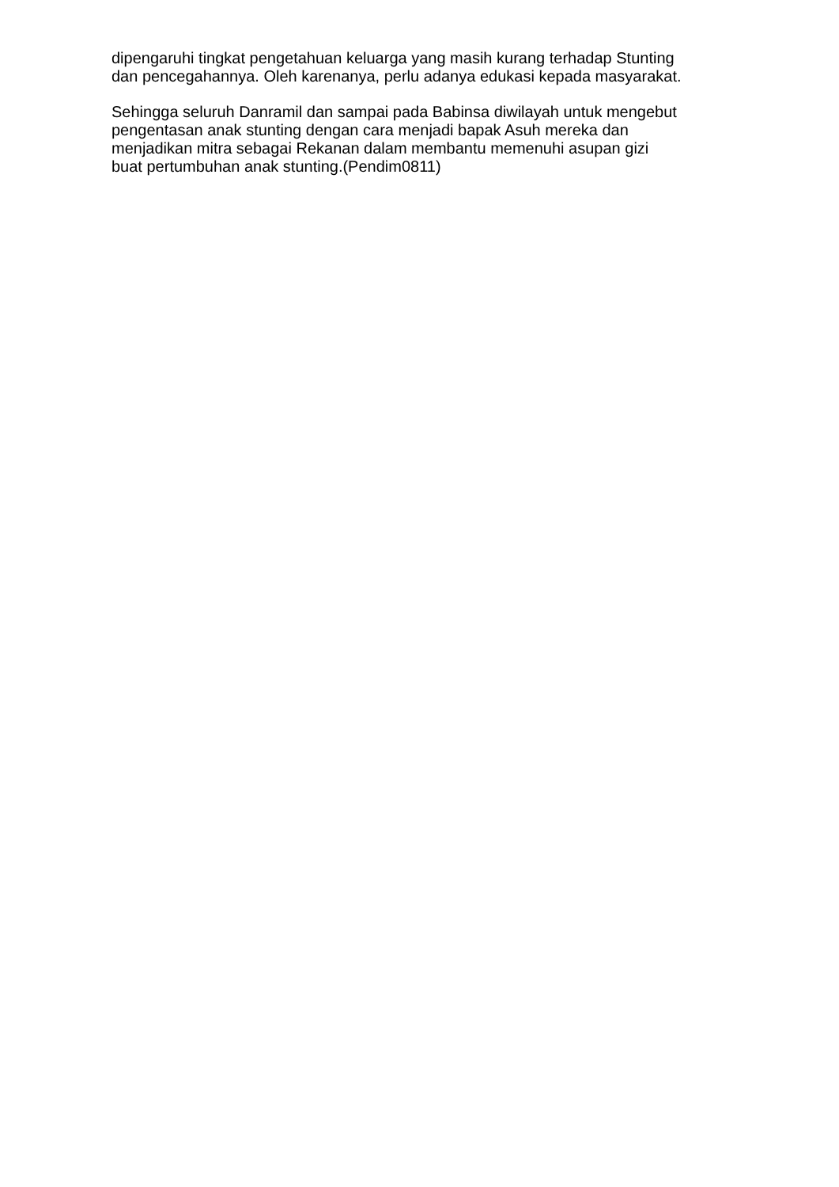dipengaruhi tingkat pengetahuan keluarga yang masih kurang terhadap Stunting
dan pencegahannya. Oleh karenanya, perlu adanya edukasi kepada masyarakat.
Sehingga seluruh Danramil dan sampai pada Babinsa diwilayah untuk mengebut
pengentasan anak stunting dengan cara menjadi bapak Asuh mereka dan
menjadikan mitra sebagai Rekanan dalam membantu memenuhi asupan gizi
buat pertumbuhan anak stunting.(Pendim0811)